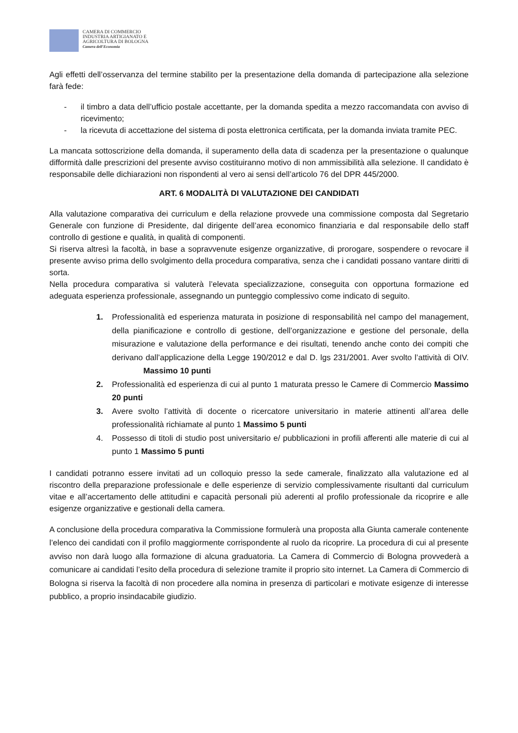CAMERA DI COMMERCIO
INDUSTRIA ARTIGIANATO E
AGRICOLTURA DI BOLOGNA
Camera dell'Economia
Agli effetti dell’osservanza del termine stabilito per la presentazione della domanda di partecipazione alla selezione farà fede:
- il timbro a data dell’ufficio postale accettante, per la domanda spedita a mezzo raccomandata con avviso di ricevimento;
- la ricevuta di accettazione del sistema di posta elettronica certificata, per la domanda inviata tramite PEC.
La mancata sottoscrizione della domanda, il superamento della data di scadenza per la presentazione o qualunque difformità dalle prescrizioni del presente avviso costituiranno motivo di non ammissibilità alla selezione. Il candidato è responsabile delle dichiarazioni non rispondenti al vero ai sensi dell’articolo 76 del DPR 445/2000.
ART. 6 MODALITÀ DI VALUTAZIONE DEI CANDIDATI
Alla valutazione comparativa dei curriculum e della relazione provvede una commissione composta dal Segretario Generale con funzione di Presidente, dal dirigente dell’area economico finanziaria e dal responsabile dello staff controllo di gestione e qualità, in qualità di componenti.
Si riserva altresì la facoltà, in base a sopravvenute esigenze organizzative, di prorogare, sospendere o revocare il presente avviso prima dello svolgimento della procedura comparativa, senza che i candidati possano vantare diritti di sorta.
Nella procedura comparativa si valuterà l’elevata specializzazione, conseguita con opportuna formazione ed adeguata esperienza professionale, assegnando un punteggio complessivo come indicato di seguito.
1. Professionalità ed esperienza maturata in posizione di responsabilità nel campo del management, della pianificazione e controllo di gestione, dell’organizzazione e gestione del personale, della misurazione e valutazione della performance e dei risultati, tenendo anche conto dei compiti che derivano dall’applicazione della Legge 190/2012 e dal D. lgs 231/2001. Aver svolto l’attività di OIV. Massimo 10 punti
2. Professionalità ed esperienza di cui al punto 1 maturata presso le Camere di Commercio Massimo 20 punti
3. Avere svolto l’attività di docente o ricercatore universitario in materie attinenti all’area delle professionalità richiamate al punto 1 Massimo 5 punti
4. Possesso di titoli di studio post universitario e/ pubblicazioni in profili afferenti alle materie di cui al punto 1 Massimo 5 punti
I candidati potranno essere invitati ad un colloquio presso la sede camerale, finalizzato alla valutazione ed al riscontro della preparazione professionale e delle esperienze di servizio complessivamente risultanti dal curriculum vitae e all’accertamento delle attitudini e capacità personali più aderenti al profilo professionale da ricoprire e alle esigenze organizzative e gestionali della camera.
A conclusione della procedura comparativa la Commissione formulerà una proposta alla Giunta camerale contenente l’elenco dei candidati con il profilo maggiormente corrispondente al ruolo da ricoprire. La procedura di cui al presente avviso non darà luogo alla formazione di alcuna graduatoria. La Camera di Commercio di Bologna provvederà a comunicare ai candidati l’esito della procedura di selezione tramite il proprio sito internet. La Camera di Commercio di Bologna si riserva la facoltà di non procedere alla nomina in presenza di particolari e motivate esigenze di interesse pubblico, a proprio insindacabile giudizio.